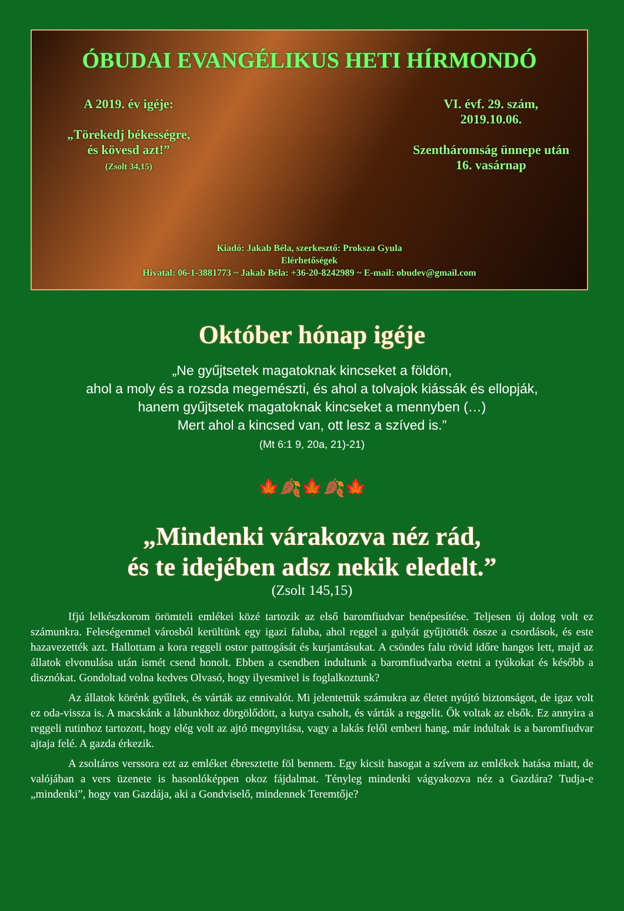ÓBUDAI EVANGÉLIKUS HETI HÍRMONDÓ
A 2019. év igéje:
„Törekedj békességre,
és kövesd azt!”
(Zsolt 34,15)
VI. évf. 29. szám,
2019.10.06.
Szentháromság ünnepe után
16. vasárnap
Kiadó: Jakab Béla, szerkesztő: Proksza Gyula
Elérhetőségek
Hivatal: 06-1-3881773 ~ Jakab Béla: +36-20-8242989 ~ E-mail: obudev@gmail.com
Október hónap igéje
„Ne gyűjtsetek magatoknak kincseket a földön,
ahol a moly és a rozsda megemészti, és ahol a tolvajok kiássák és ellopják,
hanem gyűjtsetek magatoknak kincseket a mennyben (…)
Mert ahol a kincsed van, ott lesz a szíved is.”
(Mt 6:1 9, 20a, 21)-21)
🍁🍂🍁🍂🍁
„Mindenki várakozva néz rád,
és te idejében adsz nekik eledelt.”
(Zsolt 145,15)
Ifjú lelkészkorom örömteli emlékei közé tartozik az első baromfiudvar benépesítése. Teljesen új dolog volt ez számunkra. Feleségemmel városból kerültünk egy igazi faluba, ahol reggel a gulyát gyűjtötték össze a csordások, és este hazavezették azt. Hallottam a kora reggeli ostor pattogását és kurjantásukat. A csöndes falu rövid időre hangos lett, majd az állatok elvonulása után ismét csend honolt. Ebben a csendben indultunk a baromfiudvarba etetni a tyúkokat és később a disznókat. Gondoltad volna kedves Olvasó, hogy ilyesmivel is foglalkoztunk?
Az állatok körénk gyűltek, és várták az ennivalót. Mi jelentettük számukra az életet nyújtó biztonságot, de igaz volt ez oda-vissza is. A macskánk a lábunkhoz dörgölődött, a kutya csaholt, és várták a reggelit. Ők voltak az elsők. Ez annyira a reggeli rutinhoz tartozott, hogy elég volt az ajtó megnyitása, vagy a lakás felől emberi hang, már indultak is a baromfiudvar ajtaja felé. A gazda érkezik.
A zsoltáros verssora ezt az emléket ébresztette föl bennem. Egy kicsit hasogat a szívem az emlékek hatása miatt, de valójában a vers üzenete is hasonlóképpen okoz fájdalmat. Tényleg mindenki vágyakozva néz a Gazdára? Tudja-e „mindenki”, hogy van Gazdája, aki a Gondviselő, mindennek Teremtője?